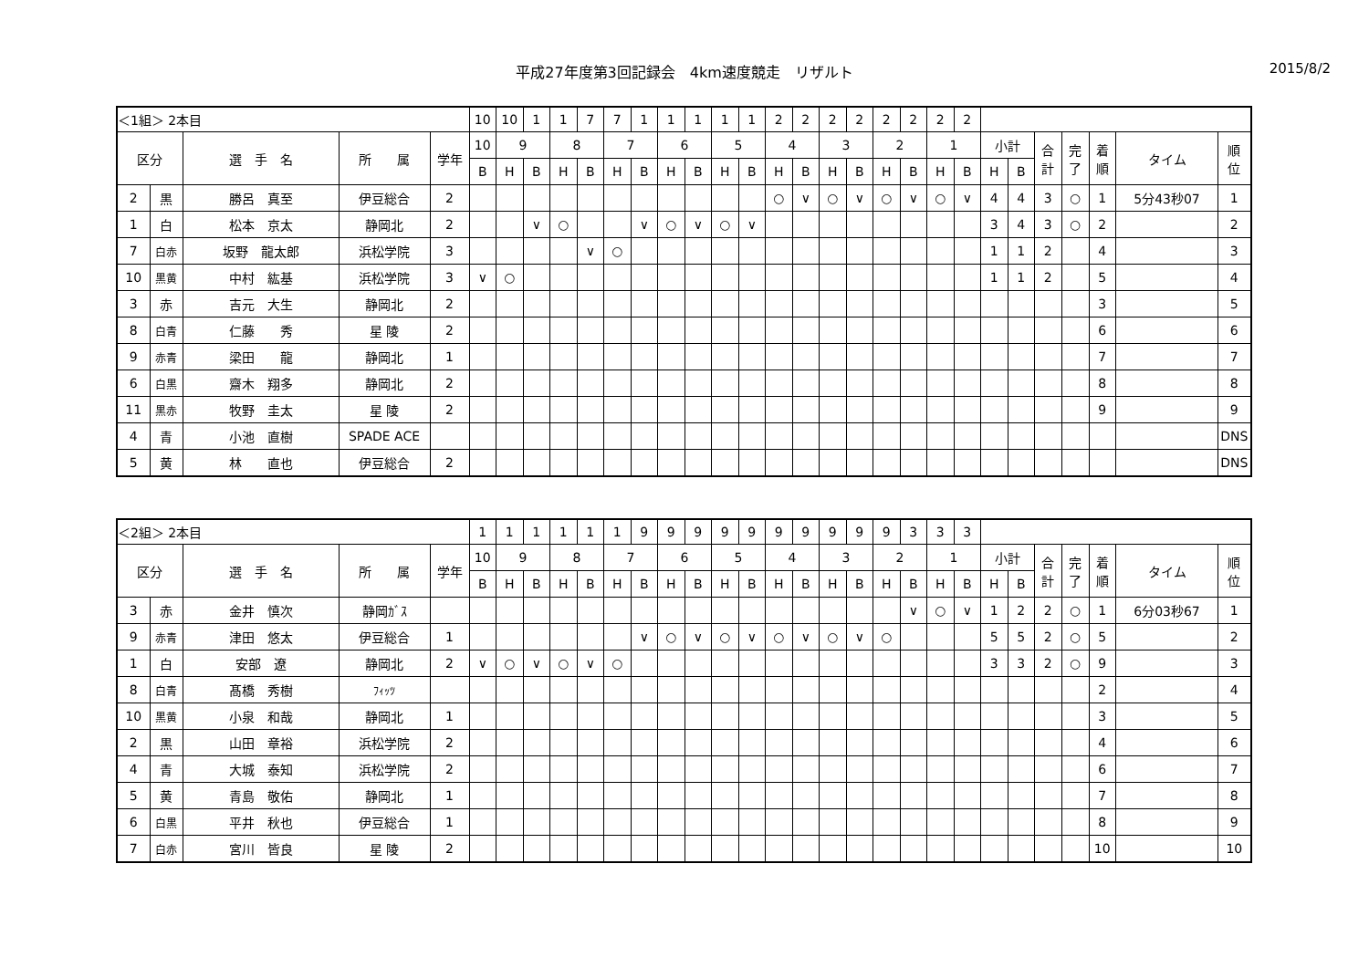平成27年度第3回記録会　4km速度競走　リザルト 2015/8/2
| ＜1組＞ 2本目 | | | | | 10 | 10 | 1 | 1 | 7 | 7 | 1 | 1 | 1 | 1 | 1 | 2 | 2 | 2 | 2 | 2 | 2 | 2 | 2 | | | | | | | |
| 区分 | | 選 手 名 | 所 属 | 学年 | 10 | 9 | | 8 | | 7 | | 6 | | 5 | | 4 | | 3 | | 2 | | 1 | | 小計 | | 合 計 | 完 了 | 着 順 | タイム | 順 位 |
| | | | | | B | H | B | H | B | H | B | H | B | H | B | H | B | H | B | H | B | H | B | H | B | | | | | |
| 2 | 黒 | 勝呂 真至 | 伊豆総合 | 2 | | | | | | | | | | | | ○ | ∨ | ○ | ∨ | ○ | ∨ | ○ | ∨ | 4 | 4 | 3 | ○ | 1 | 5分43秒07 | 1 |
| 1 | 白 | 松本 京太 | 静岡北 | 2 | | | ∨ | ○ | | | ∨ | ○ | ∨ | ○ | ∨ | | | | | | | | | 3 | 4 | 3 | ○ | 2 | | 2 |
| 7 | 白赤 | 坂野 龍太郎 | 浜松学院 | 3 | | | | | ∨ | ○ | | | | | | | | | | | | | | 1 | 1 | 2 | | 4 | | 3 |
| 10 | 黒黄 | 中村 紘基 | 浜松学院 | 3 | ∨ | ○ | | | | | | | | | | | | | | | | | | 1 | 1 | 2 | | 5 | | 4 |
| 3 | 赤 | 吉元 大生 | 静岡北 | 2 | | | | | | | | | | | | | | | | | | | | | | | | 3 | | 5 |
| 8 | 白青 | 仁藤 秀 | 星 陵 | 2 | | | | | | | | | | | | | | | | | | | | | | | | 6 | | 6 |
| 9 | 赤青 | 梁田 龍 | 静岡北 | 1 | | | | | | | | | | | | | | | | | | | | | | | | 7 | | 7 |
| 6 | 白黒 | 齋木 翔多 | 静岡北 | 2 | | | | | | | | | | | | | | | | | | | | | | | | 8 | | 8 |
| 11 | 黒赤 | 牧野 圭太 | 星 陵 | 2 | | | | | | | | | | | | | | | | | | | | | | | | 9 | | 9 |
| 4 | 青 | 小池 直樹 | SPADE ACE | | | | | | | | | | | | | | | | | | | | | | | | | | | DNS |
| 5 | 黄 | 林 直也 | 伊豆総合 | 2 | | | | | | | | | | | | | | | | | | | | | | | | | | DNS |
| ＜2組＞ 2本目 | | | | | 1 | 1 | 1 | 1 | 1 | 1 | 9 | 9 | 9 | 9 | 9 | 9 | 9 | 9 | 9 | 9 | 3 | 3 | 3 | | | | | | | |
| 区分 | | 選 手 名 | 所 属 | 学年 | 10 | 9 | | 8 | | 7 | | 6 | | 5 | | 4 | | 3 | | 2 | | 1 | | 小計 | | 合 計 | 完 了 | 着 順 | タイム | 順 位 |
| | | | | | B | H | B | H | B | H | B | H | B | H | B | H | B | H | B | H | B | H | B | H | B | | | | | |
| 3 | 赤 | 金井 慎次 | 静岡ｶﾞｽ | | | | | | | | | | | | | | | | | | ∨ | ○ | ∨ | 1 | 2 | 2 | ○ | 1 | 6分03秒67 | 1 |
| 9 | 赤青 | 津田 悠太 | 伊豆総合 | 1 | | | | | | | ∨ | ○ | ∨ | ○ | ∨ | ○ | ∨ | ○ | ∨ | ○ | | | | 5 | 5 | 2 | ○ | 5 | | 2 |
| 1 | 白 | 安部 遼 | 静岡北 | 2 | ∨ | ○ | ∨ | ○ | ∨ | ○ | | | | | | | | | | | | | | 3 | 3 | 2 | ○ | 9 | | 3 |
| 8 | 白青 | 髙橋 秀樹 | ﾌｨｯﾂ | | | | | | | | | | | | | | | | | | | | | | | | | 2 | | 4 |
| 10 | 黒黄 | 小泉 和哉 | 静岡北 | 1 | | | | | | | | | | | | | | | | | | | | | | | | 3 | | 5 |
| 2 | 黒 | 山田 章裕 | 浜松学院 | 2 | | | | | | | | | | | | | | | | | | | | | | | | 4 | | 6 |
| 4 | 青 | 大城 泰知 | 浜松学院 | 2 | | | | | | | | | | | | | | | | | | | | | | | | 6 | | 7 |
| 5 | 黄 | 青島 敬佑 | 静岡北 | 1 | | | | | | | | | | | | | | | | | | | | | | | | 7 | | 8 |
| 6 | 白黒 | 平井 秋也 | 伊豆総合 | 1 | | | | | | | | | | | | | | | | | | | | | | | | 8 | | 9 |
| 7 | 白赤 | 宮川 皆良 | 星 陵 | 2 | | | | | | | | | | | | | | | | | | | | | | | | 10 | | 10 |